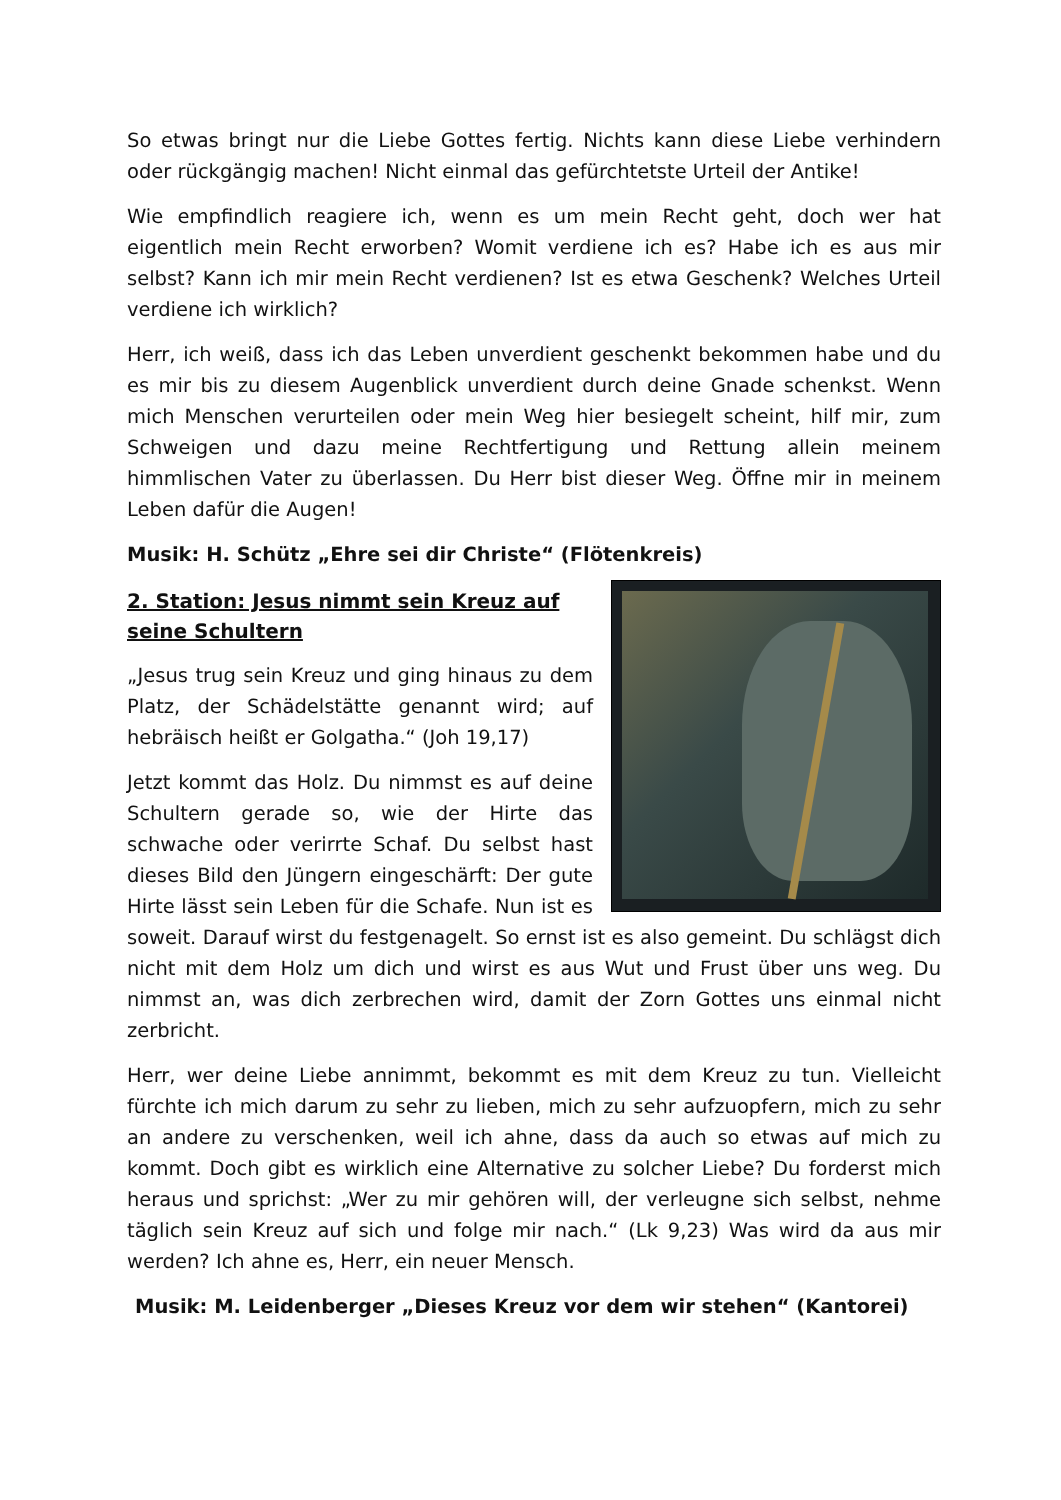So etwas bringt nur die Liebe Gottes fertig. Nichts kann diese Liebe verhindern oder rückgängig machen! Nicht einmal das gefürchtetste Urteil der Antike!
Wie empfindlich reagiere ich, wenn es um mein Recht geht, doch wer hat eigentlich mein Recht erworben? Womit verdiene ich es? Habe ich es aus mir selbst? Kann ich mir mein Recht verdienen? Ist es etwa Geschenk? Welches Urteil verdiene ich wirklich?
Herr, ich weiß, dass ich das Leben unverdient geschenkt bekommen habe und du es mir bis zu diesem Augenblick unverdient durch deine Gnade schenkst. Wenn mich Menschen verurteilen oder mein Weg hier besiegelt scheint, hilf mir, zum Schweigen und dazu meine Rechtfertigung und Rettung allein meinem himmlischen Vater zu überlassen. Du Herr bist dieser Weg. Öffne mir in meinem Leben dafür die Augen!
Musik: H. Schütz „Ehre sei dir Christe“ (Flötenkreis)
2. Station: Jesus nimmt sein Kreuz auf seine Schultern
„Jesus trug sein Kreuz und ging hinaus zu dem Platz, der Schädelstätte genannt wird; auf hebräisch heißt er Golgatha.“ (Joh 19,17)
Jetzt kommt das Holz. Du nimmst es auf deine Schultern gerade so, wie der Hirte das schwache oder verirrte Schaf. Du selbst hast dieses Bild den Jüngern eingeschärft: Der gute Hirte lässt sein Leben für die Schafe. Nun ist es soweit. Darauf wirst du festgenagelt. So ernst ist es also gemeint. Du schlägst dich nicht mit dem Holz um dich und wirst es aus Wut und Frust über uns weg. Du nimmst an, was dich zerbrechen wird, damit der Zorn Gottes uns einmal nicht zerbricht.
Herr, wer deine Liebe annimmt, bekommt es mit dem Kreuz zu tun. Vielleicht fürchte ich mich darum zu sehr zu lieben, mich zu sehr aufzuopfern, mich zu sehr an andere zu verschenken, weil ich ahne, dass da auch so etwas auf mich zu kommt. Doch gibt es wirklich eine Alternative zu solcher Liebe? Du forderst mich heraus und sprichst: „Wer zu mir gehören will, der verleugne sich selbst, nehme täglich sein Kreuz auf sich und folge mir nach.“ (Lk 9,23) Was wird da aus mir werden? Ich ahne es, Herr, ein neuer Mensch.
Musik: M. Leidenberger „Dieses Kreuz vor dem wir stehen“ (Kantorei)